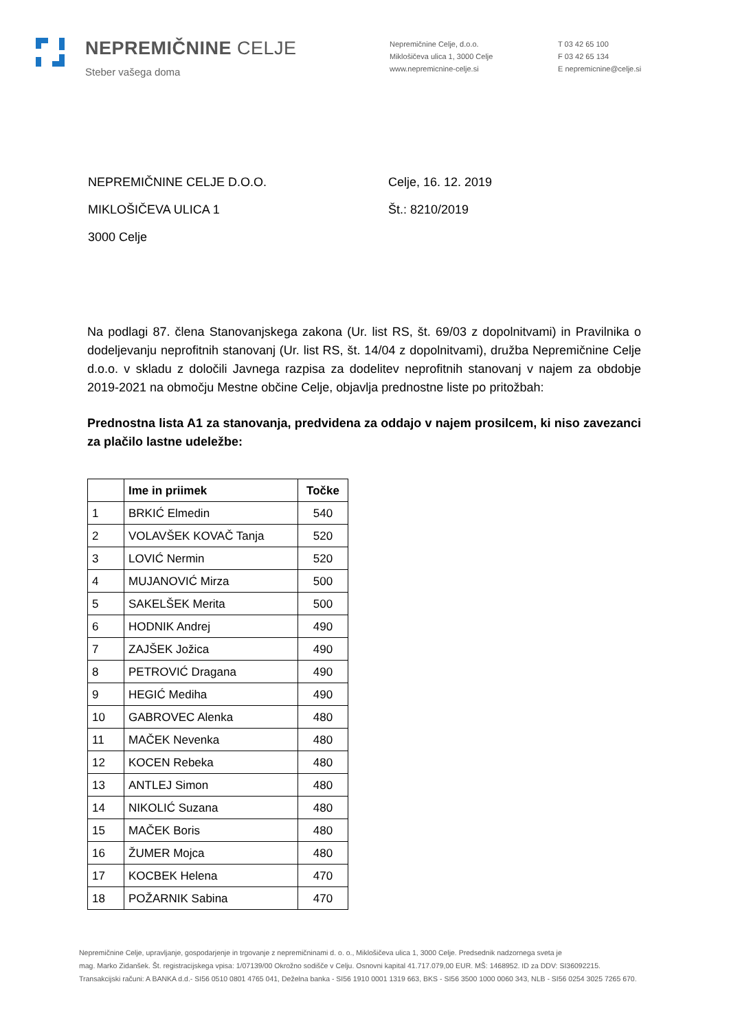NEPREMIČNINE CELJE
Steber vašega doma
Nepremičnine Celje, d.o.o.
Miklošičeva ulica 1, 3000 Celje
www.nepremicnine-celje.si
T 03 42 65 100
F 03 42 65 134
E nepremicnine@celje.si
NEPREMIČNINE CELJE D.O.O.
MIKLOŠIČEVA ULICA 1
3000 Celje
Celje, 16. 12. 2019
Št.: 8210/2019
Na podlagi 87. člena Stanovanjskega zakona (Ur. list RS, št. 69/03 z dopolnitvami) in Pravilnika o dodeljevanju neprofitnih stanovanj (Ur. list RS, št. 14/04 z dopolnitvami), družba Nepremičnine Celje d.o.o. v skladu z določili Javnega razpisa za dodelitev neprofitnih stanovanj v najem za obdobje 2019-2021 na območju Mestne občine Celje, objavlja prednostne liste po pritožbah:
Prednostna lista A1 za stanovanja, predvidena za oddajo v najem prosilcem, ki niso zavezanci za plačilo lastne udeležbe:
| | Ime in priimek | Točke |
| --- | --- | --- |
| 1 | BRKIĆ Elmedin | 540 |
| 2 | VOLAVŠEK KOVAČ Tanja | 520 |
| 3 | LOVIĆ Nermin | 520 |
| 4 | MUJANOVIĆ Mirza | 500 |
| 5 | SAKELŠEK Merita | 500 |
| 6 | HODNIK Andrej | 490 |
| 7 | ZAJŠEK Jožica | 490 |
| 8 | PETROVIĆ Dragana | 490 |
| 9 | HEGIĆ Mediha | 490 |
| 10 | GABROVEC Alenka | 480 |
| 11 | MAČEK Nevenka | 480 |
| 12 | KOCEN Rebeka | 480 |
| 13 | ANTLEJ Simon | 480 |
| 14 | NIKOLIĆ Suzana | 480 |
| 15 | MAČEK Boris | 480 |
| 16 | ŽUMER Mojca | 480 |
| 17 | KOCBEK Helena | 470 |
| 18 | POŽARNIK Sabina | 470 |
Nepremičnine Celje, upravljanje, gospodarjenje in trgovanje z nepremičninami d. o. o., Miklošičeva ulica 1, 3000 Celje. Predsednik nadzornega sveta je
mag. Marko Zidanšek. Št. registracijskega vpisa: 1/07139/00 Okrožno sodišče v Celju. Osnovni kapital 41.717.079,00 EUR. MŠ: 1468952. ID za DDV: SI36092215.
Transakcijski računi: A BANKA d.d.- SI56 0510 0801 4765 041, Deželna banka - SI56 1910 0001 1319 663, BKS - SI56 3500 1000 0060 343, NLB - SI56 0254 3025 7265 670.